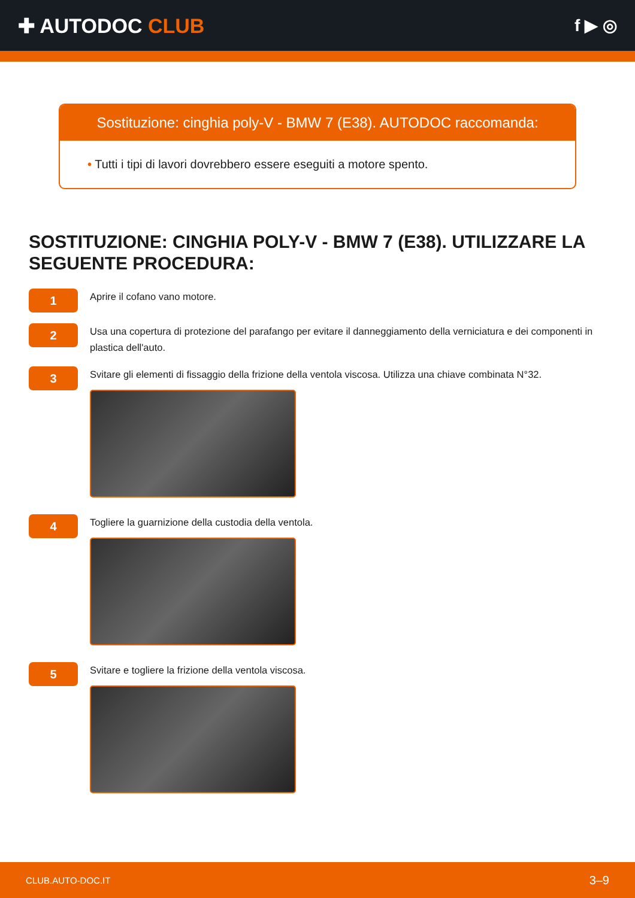✚ AUTODOC CLUB
f ▶ ◎
Sostituzione: cinghia poly-V - BMW 7 (E38). AUTODOC raccomanda:
• Tutti i tipi di lavori dovrebbero essere eseguiti a motore spento.
SOSTITUZIONE: CINGHIA POLY-V - BMW 7 (E38). UTILIZZARE LA SEGUENTE PROCEDURA:
1
Aprire il cofano vano motore.
2
Usa una copertura di protezione del parafango per evitare il danneggiamento della verniciatura e dei componenti in plastica dell'auto.
3
Svitare gli elementi di fissaggio della frizione della ventola viscosa. Utilizza una chiave combinata N°32.
4
Togliere la guarnizione della custodia della ventola.
5
Svitare e togliere la frizione della ventola viscosa.
CLUB.AUTO-DOC.IT 3–9